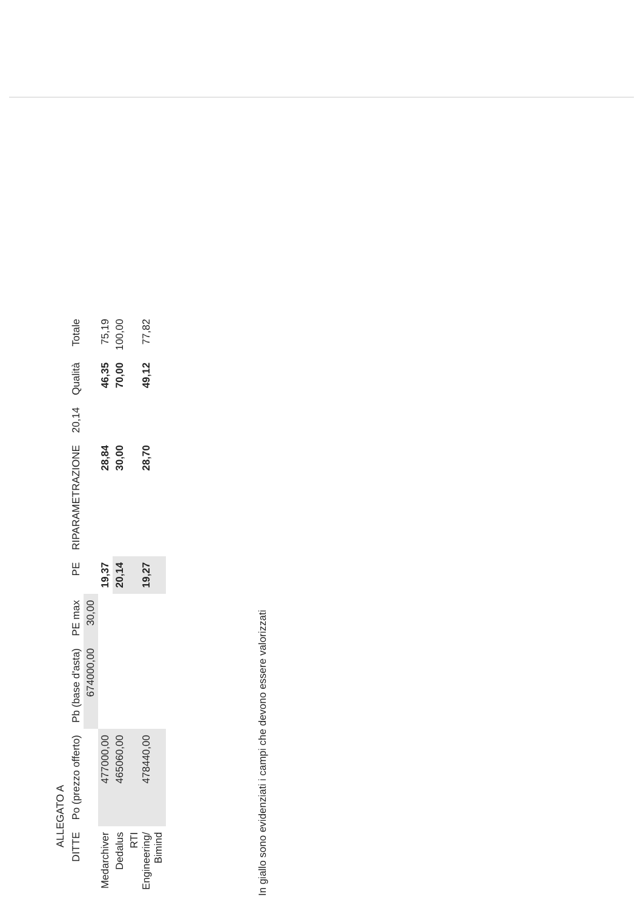ALLEGATO A
| DITTE | Po (prezzo offerto) | Pb (base d'asta) | PE max | PE | RIPARAMETRAZIONE | 20,14 | Qualità | Totale |
| --- | --- | --- | --- | --- | --- | --- | --- | --- |
| | | 674000,00 | 30,00 | | | | | |
| Medarchiver | 477000,00 | | | 19,37 | 28,84 | | 46,35 | 75,19 |
| Dedalus | 465060,00 | | | 20,14 | 30,00 | | 70,00 | 100,00 |
| RTI Engineering/ Bimind | 478440,00 | | | 19,27 | 28,70 | | 49,12 | 77,82 |
In giallo sono evidenziati i campi che devono essere valorizzati